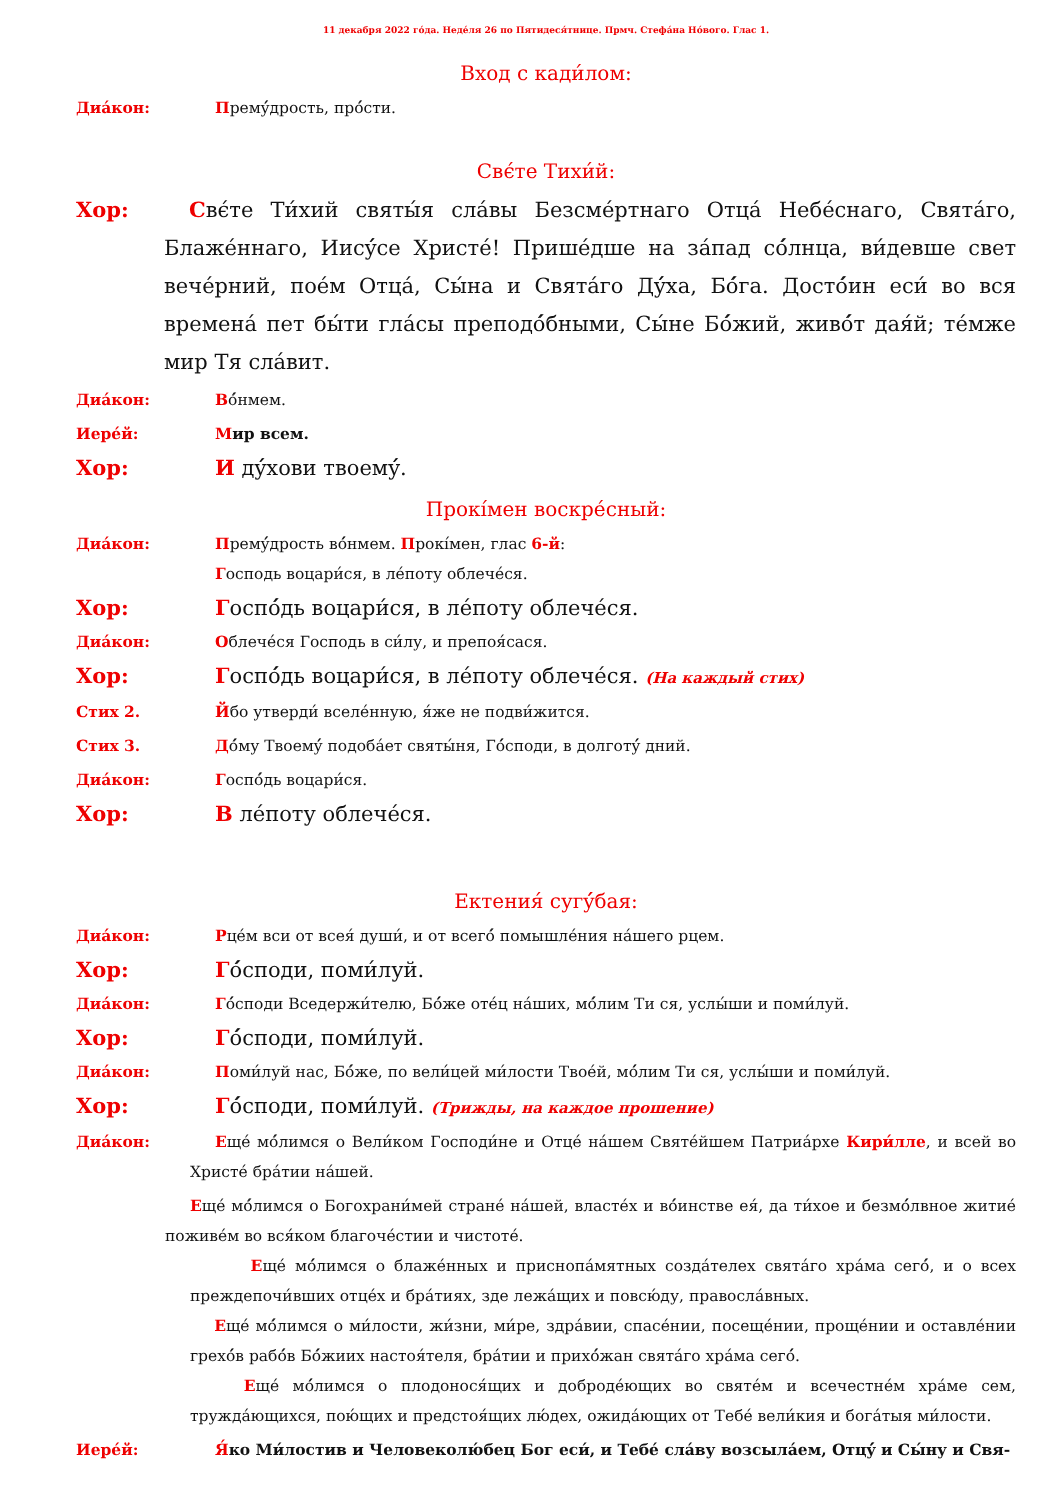11 декабря 2022 го́да. Неде́ля 26 по Пятидеся́тнице. Прмч. Стефа́на Но́вого. Глас 1.
Вход с кади́лом:
Диа́кон: Премý́дрость, прó́сти.
Свє́те Тихи́й:
Хор: Свє́те Ти́хий святы́я сла́вы Безсме́ртнаго Отца́ Небе́снаго, Свята́го, Блаже́ннаго, Иисý́се Христе́! Прише́дше на за́пад сó́лнца, ви́девше свет вече́рний, поéм Отца́, Сы́на и Свята́го Дý́ха, Бó́га. Достó́ин еси́ во вся времена́ пет бы́ти гла́сы преподó́бными, Сы́не Бó́жий, живó́т дая́й; те́мже мир Тя сла́вит.
Диа́кон: Вó́нмем.
Иере́й: Мир всем.
Хор: И дý́хови твоемý́.
Прокі́мен воскре́сный:
Диа́кон: Премý́дрость вó́нмем. Прокі́мен, глас 6-й:
Господь воцари́ся, в ле́поту облече́ся.
Хор: Госпó́дь воцари́ся, в ле́поту облече́ся.
Диа́кон: Облече́ся Господь в си́лу, и препоя́сася.
Хор: Госпó́дь воцари́ся, в ле́поту облече́ся. (На каждый стих)
Стих 2. Йбо утверди́ вселе́нную, я́же не подви́жится.
Стих 3. Дó́му Твоемý́ подоба́ет святы́ня, Гó́споди, в долготý́ дний.
Диа́кон: Госпó́дь воцари́ся.
Хор: В ле́поту облече́ся.
Ектения́ сугý́бая:
Диа́кон: Рце́м вси от всея́ души́, и от всегó́ помышле́ния на́шего рцем.
Хор: Гó́споди, поми́луй.
Диа́кон: Гó́споди Вседержи́телю, Бó́же оте́ц на́ших, мó́лим Ти ся, услы́ши и поми́луй.
Хор: Гó́споди, поми́луй.
Диа́кон: Поми́луй нас, Бó́же, по вели́цей ми́лости Твое́й, мó́лим Ти ся, услы́ши и поми́луй.
Хор: Гó́споди, поми́луй. (Трижды, на каждое прошение)
Диа́кон: Еще́ мó́лимся о Вели́ком Господи́не и Отце́ на́шем Святе́йшем Патриа́рхе Кири́лле, и всей во Христе́ бра́тии на́шей.
Еще́ мó́лимся о Богохрани́мей стране́ на́шей, власте́х и вó́инстве ея́, да ти́хое и безмó́лвное житие́ поживе́м во вся́ком благоче́стии и чистоте́.
Еще́ мó́лимся о блаже́нных и приснопа́мятных созда́телех свята́го хра́ма сегó́, и о всех преждепочи́вших отце́х и бра́тиях, зде лежа́щих и повсю́ду, правосла́вных.
Еще́ мó́лимся о ми́лости, жи́зни, ми́ре, здра́вии, спасе́нии, посеще́нии, проще́нии и оставле́нии грехó́в рабó́в Бó́жиих настоя́теля, бра́тии и прихó́жан свята́го хра́ма сегó́.
Еще́ мó́лимся о плодонося́щих и доброде́ющих во святе́м и всечестне́м хра́ме сем, тружда́ющихся, пою́щих и предстоя́щих лю́дех, ожида́ющих от Тебе́ вели́кия и бога́тыя ми́лости.
Иере́й: Я́ко Ми́лостив и Человеколю́бец Бог еси́, и Тебе́ сла́ву возсыла́ем, Отцý́ и Сы́ну и Свя-